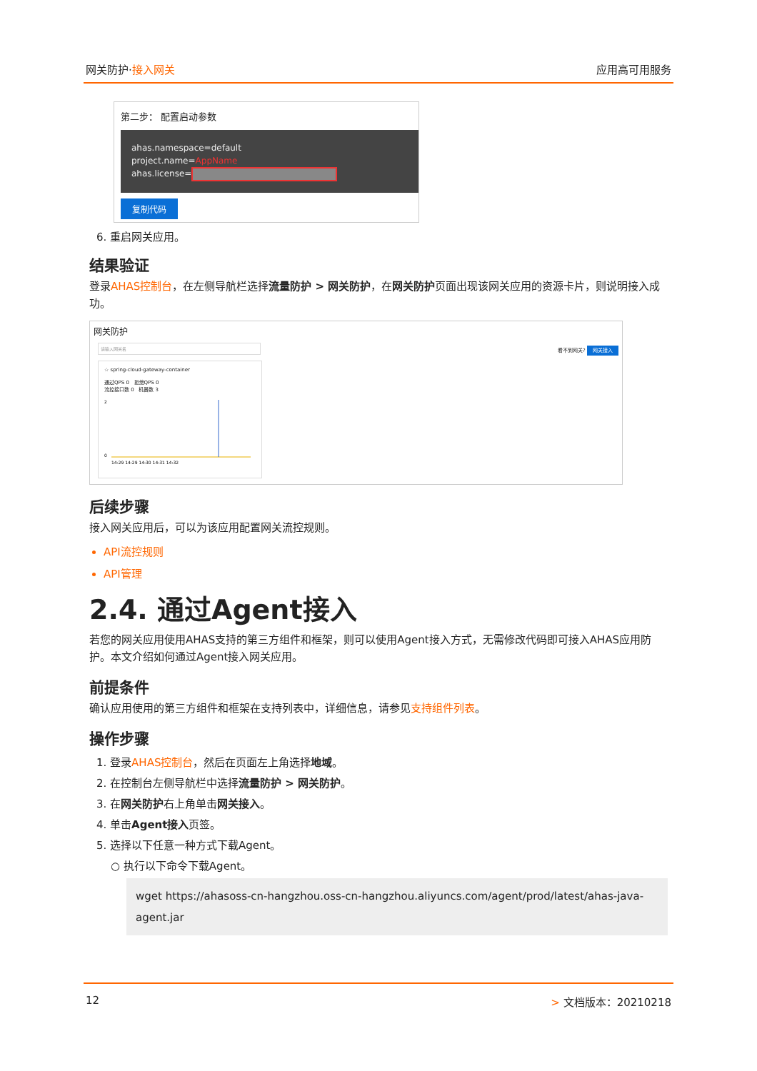网关防护·接入网关 应用高可用服务
第二步： 配置启动参数
ahas.namespace=default
project.name=AppName
ahas.license=
复制代码
6. 重启网关应用。
结果验证
登录AHAS控制台，在左侧导航栏选择流量防护 > 网关防护，在网关防护页面出现该网关应用的资源卡片，则说明接入成功。
网关防护 看不到网关? 网关接入
请输入网关名
☆ spring-cloud-gateway-container
通过QPS 0 拒绝QPS 0
流控接口数 0 机器数 3
2
0
14:29 14:29 14:30 14:31 14:32
后续步骤
接入网关应用后，可以为该应用配置网关流控规则。
API流控规则
API管理
2.4. 通过Agent接入
若您的网关应用使用AHAS支持的第三方组件和框架，则可以使用Agent接入方式，无需修改代码即可接入AHAS应用防护。本文介绍如何通过Agent接入网关应用。
前提条件
确认应用使用的第三方组件和框架在支持列表中，详细信息，请参见支持组件列表。
操作步骤
1. 登录AHAS控制台，然后在页面左上角选择地域。
2. 在控制台左侧导航栏中选择流量防护 > 网关防护。
3. 在网关防护右上角单击网关接入。
4. 单击Agent接入页签。
5. 选择以下任意一种方式下载Agent。
○ 执行以下命令下载Agent。
wget https://ahasoss-cn-hangzhou.oss-cn-hangzhou.aliyuncs.com/agent/prod/latest/ahas-java-agent.jar
12 > 文档版本：20210218